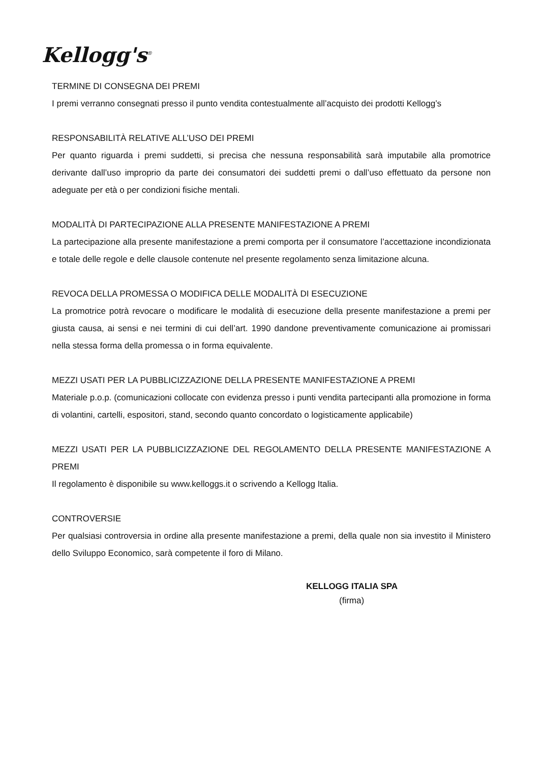Kellogg's<sup>®</sup>
TERMINE DI CONSEGNA DEI PREMI
I premi verranno consegnati presso il punto vendita contestualmente all’acquisto dei prodotti Kellogg’s
RESPONSABILITÀ RELATIVE ALL’USO DEI PREMI
Per quanto riguarda i premi suddetti, si precisa che nessuna responsabilità sarà imputabile alla promotrice derivante dall’uso improprio da parte dei consumatori dei suddetti premi o dall’uso effettuato da persone non adeguate per età o per condizioni fisiche mentali.
MODALITÀ DI PARTECIPAZIONE ALLA PRESENTE MANIFESTAZIONE A PREMI
La partecipazione alla presente manifestazione a premi comporta per il consumatore l’accettazione incondizionata e totale delle regole e delle clausole contenute nel presente regolamento senza limitazione alcuna.
REVOCA DELLA PROMESSA O MODIFICA DELLE MODALITÀ DI ESECUZIONE
La promotrice potrà revocare o modificare le modalità di esecuzione della presente manifestazione a premi per giusta causa, ai sensi e nei termini di cui dell’art. 1990 dandone preventivamente comunicazione ai promissari nella stessa forma della promessa o in forma equivalente.
MEZZI USATI PER LA PUBBLICIZZAZIONE DELLA PRESENTE MANIFESTAZIONE A PREMI
Materiale p.o.p. (comunicazioni collocate con evidenza presso i punti vendita partecipanti alla promozione in forma di volantini, cartelli, espositori, stand, secondo quanto concordato o logisticamente applicabile)
MEZZI USATI PER LA PUBBLICIZZAZIONE DEL REGOLAMENTO DELLA PRESENTE MANIFESTAZIONE A PREMI
Il regolamento è disponibile su www.kelloggs.it o scrivendo a Kellogg Italia.
CONTROVERSIE
Per qualsiasi controversia in ordine alla presente manifestazione a premi, della quale non sia investito il Ministero dello Sviluppo Economico, sarà competente il foro di Milano.
KELLOGG ITALIA SPA
(firma)